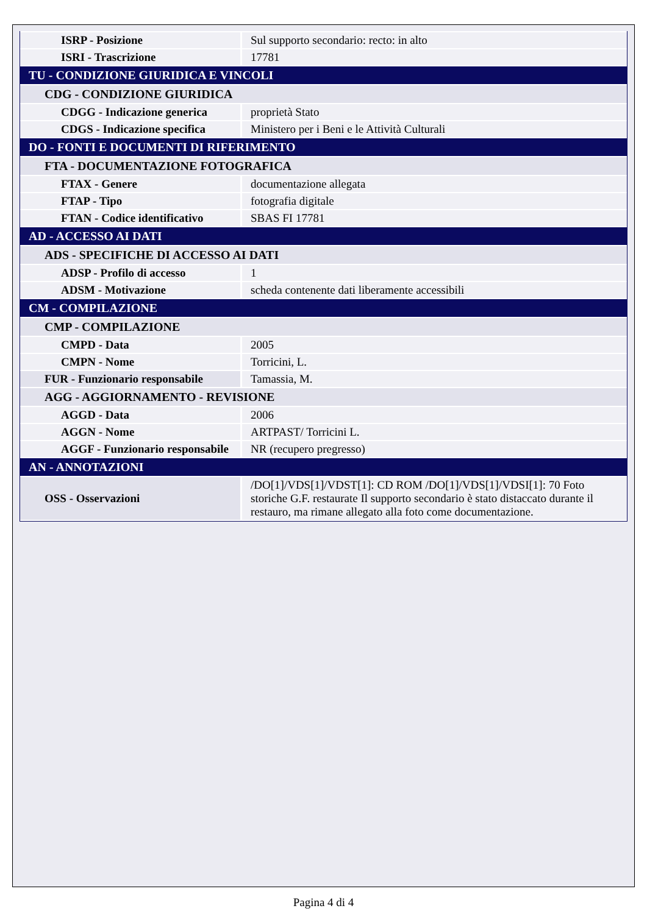| ISRP - Posizione | Sul supporto secondario: recto: in alto |
| ISRI - Trascrizione | 17781 |
| TU - CONDIZIONE GIURIDICA E VINCOLI | |
| CDG - CONDIZIONE GIURIDICA | |
| CDGG - Indicazione generica | proprietà Stato |
| CDGS - Indicazione specifica | Ministero per i Beni e le Attività Culturali |
| DO - FONTI E DOCUMENTI DI RIFERIMENTO | |
| FTA - DOCUMENTAZIONE FOTOGRAFICA | |
| FTAX - Genere | documentazione allegata |
| FTAP - Tipo | fotografia digitale |
| FTAN - Codice identificativo | SBAS FI 17781 |
| AD - ACCESSO AI DATI | |
| ADS - SPECIFICHE DI ACCESSO AI DATI | |
| ADSP - Profilo di accesso | 1 |
| ADSM - Motivazione | scheda contenente dati liberamente accessibili |
| CM - COMPILAZIONE | |
| CMP - COMPILAZIONE | |
| CMPD - Data | 2005 |
| CMPN - Nome | Torricini, L. |
| FUR - Funzionario responsabile | Tamassia, M. |
| AGG - AGGIORNAMENTO - REVISIONE | |
| AGGD - Data | 2006 |
| AGGN - Nome | ARTPAST/ Torricini L. |
| AGGF - Funzionario responsabile | NR (recupero pregresso) |
| AN - ANNOTAZIONI | |
| OSS - Osservazioni | /DO[1]/VDS[1]/VDST[1]: CD ROM /DO[1]/VDS[1]/VDSI[1]: 70 Foto storiche G.F. restaurate Il supporto secondario è stato distaccato durante il restauro, ma rimane allegato alla foto come documentazione. |
Pagina 4 di 4